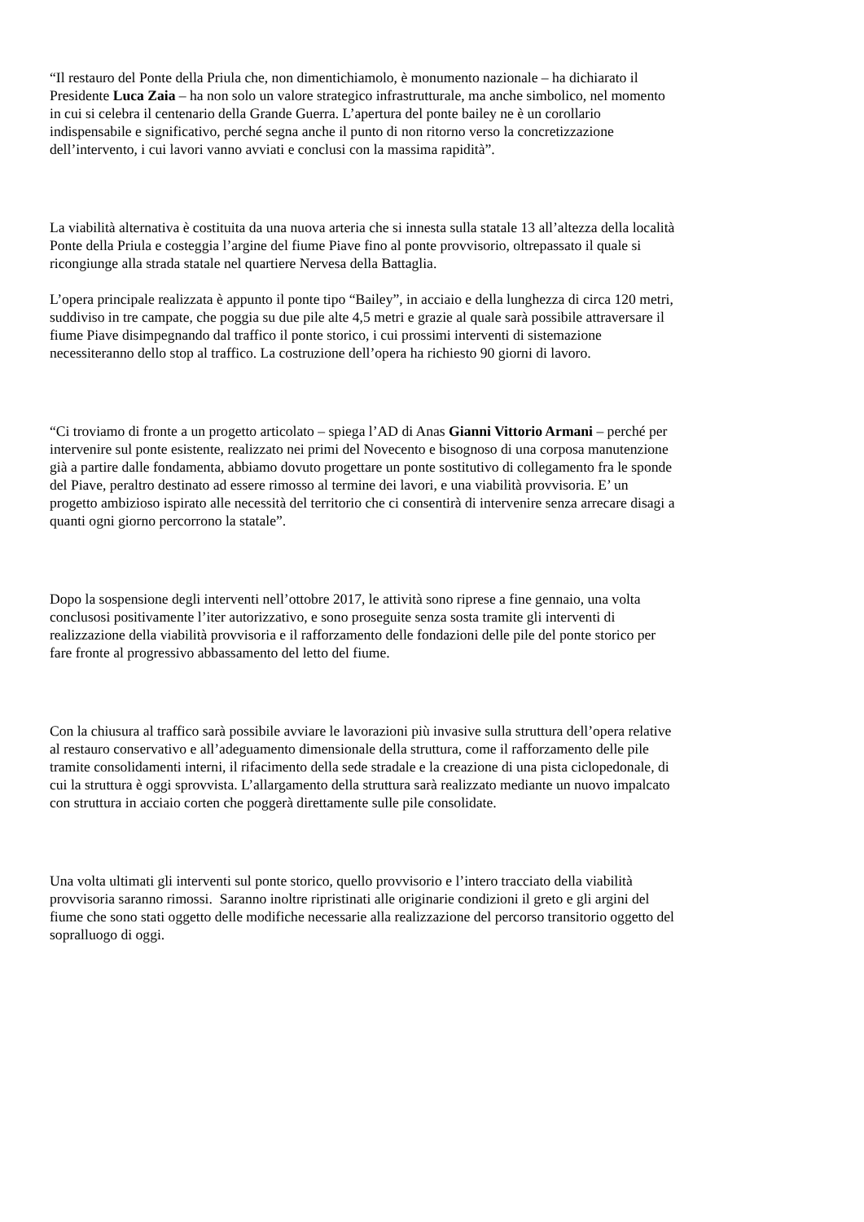“Il restauro del Ponte della Priula che, non dimentichiamolo, è monumento nazionale – ha dichiarato il
Presidente Luca Zaia – ha non solo un valore strategico infrastrutturale, ma anche simbolico, nel momento
in cui si celebra il centenario della Grande Guerra. L’apertura del ponte bailey ne è un corollario
indispensabile e significativo, perché segna anche il punto di non ritorno verso la concretizzazione
dell’intervento, i cui lavori vanno avviati e conclusi con la massima rapidità”.
La viabilità alternativa è costituita da una nuova arteria che si innesta sulla statale 13 all’altezza della località
Ponte della Priula e costeggia l’argine del fiume Piave fino al ponte provvisorio, oltrepassato il quale si
ricongiunge alla strada statale nel quartiere Nervesa della Battaglia.
L’opera principale realizzata è appunto il ponte tipo “Bailey”, in acciaio e della lunghezza di circa 120 metri,
suddiviso in tre campate, che poggia su due pile alte 4,5 metri e grazie al quale sarà possibile attraversare il
fiume Piave disimpegnando dal traffico il ponte storico, i cui prossimi interventi di sistemazione
necessiteranno dello stop al traffico. La costruzione dell’opera ha richiesto 90 giorni di lavoro.
“Ci troviamo di fronte a un progetto articolato – spiega l’AD di Anas Gianni Vittorio Armani – perché per
intervenire sul ponte esistente, realizzato nei primi del Novecento e bisognoso di una corposa manutenzione
già a partire dalle fondamenta, abbiamo dovuto progettare un ponte sostitutivo di collegamento fra le sponde
del Piave, peraltro destinato ad essere rimosso al termine dei lavori, e una viabilità provvisoria. E’ un
progetto ambizioso ispirato alle necessità del territorio che ci consentirà di intervenire senza arrecare disagi a
quanti ogni giorno percorrono la statale”.
Dopo la sospensione degli interventi nell’ottobre 2017, le attività sono riprese a fine gennaio, una volta
conclusosi positivamente l’iter autorizzativo, e sono proseguite senza sosta tramite gli interventi di
realizzazione della viabilità provvisoria e il rafforzamento delle fondazioni delle pile del ponte storico per
fare fronte al progressivo abbassamento del letto del fiume.
Con la chiusura al traffico sarà possibile avviare le lavorazioni più invasive sulla struttura dell’opera relative
al restauro conservativo e all’adeguamento dimensionale della struttura, come il rafforzamento delle pile
tramite consolidamenti interni, il rifacimento della sede stradale e la creazione di una pista ciclopedonale, di
cui la struttura è oggi sprovvista. L’allargamento della struttura sarà realizzato mediante un nuovo impalcato
con struttura in acciaio corten che poggerà direttamente sulle pile consolidate.
Una volta ultimati gli interventi sul ponte storico, quello provvisorio e l’intero tracciato della viabilità
provvisoria saranno rimossi. Saranno inoltre ripristinati alle originarie condizioni il greto e gli argini del
fiume che sono stati oggetto delle modifiche necessarie alla realizzazione del percorso transitorio oggetto del
sopralluogo di oggi.